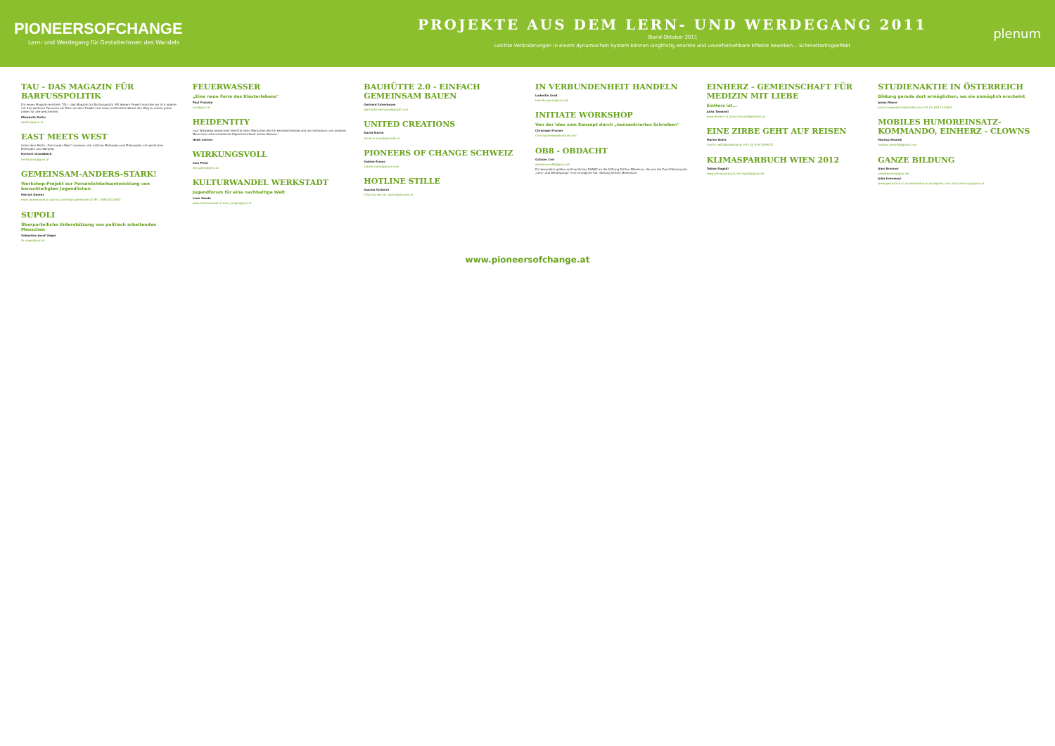PIONEERSOFCHANGE
Lern- und Werdegang für GestalterInnen des Wandels
PROJEKTE AUS DEM LERN- UND WERDEGANG 2011
Stand Oktober 2011
Leichte Veränderungen in einem dynamischen System können langfristig enorme und unvorhersehbare Effekte bewirken... Schmetterlingseffekt
plenum
TAU - DAS MAGAZIN FÜR BARFUSSPOLITIK
Ein neues Magazin entsteht: TAU – das Magazin für Barfusspolitik. Mit diesem Projekt möchten wir (ich arbeite mit drei weiteren Personen als Team an dem Projekt) auf neue, kraftvollere Weise den Weg zu einem guten Leben für alle beschreiten.
Elisabeth Koller
ekoller@gmx.at
EAST MEETS WEST
Unter dem Motto „East meets West" vereinen sich östliche Methoden und Philosophie mit westlichen Methoden und Weltbild.
Herbert Grundböck
herbspices@gmx.at
GEMEINSAM-ANDERS-STARK!
Workshop-Projekt zur Persönlichkeitsentwicklung von benachteiligten Jugendlichen
Patrick Danter
www.sapereaude.at patrick.danter@sapereaude.at Tel.: 0650/3224657
SUPOLI
Überparteiliche Unterstützung von politisch arbeitenden Menschen
Sebastian Josef Unger
tb.unger@aon.at
FEUERWASSER
„Eine neue Form des Klosterlebens"
Paul Franzke
ovo@gmx.at
HEIDENTITY
Laut Wikipedia bezeichnet Identität beim Menschen die ihn kennzeichnende und als Individuum von anderen Menschen unterscheidende Eigentümlichkeit seines Wesens.
Heidi Leitner
WIRKUNGSVOLL
Ines Petzl
ines.petzl@gmx.at
KULTURWANDEL WERKSTADT
Jugendforum für eine nachhaltige Welt
Leon Soede
www.kulturwandel.at leon_indigo@gmx.at
BAUHÜTTE 2.0 - EINFACH GEMEINSAM BAUEN
Gerhard Scherbaum
gerhardscherbaum@gmail.com
UNITED CREATIONS
David Marek
david.m.marek@chello.at
PIONEERS OF CHANGE SCHWEIZ
Sabine Ruoss
sabine.ruoss@gmail.com
HOTLINE STILLE
Sascha Tscherni
http://so-sein.at sascha@so-sein.at
IN VERBUNDENHEIT HANDELN
Ludmilla Groß
ludmilla.gross@gmx.de
INITIATE WORKSHOP
Von der Idee zum Konzept durch „konzentriertes Schreiben"
Christoph Fischer
christophhelge@hotmail.com
OB8 - OBDACHT
Gülsüm Ceri
desdemona85@gmx.net
Ein besonders großes und herzliches DANKE an die Stiftung Drittes Millenium, die uns die Durchführung des „Lern- und Werdegangs" erst ermöglicht hat. Stiftung Drittes Millennium
EINHERZ - GEMEINSCHAFT FÜR MEDIZIN MIT LIEBE
EinHerz ist...
Jutta Tomandl
www.einherz.at jutta.tomandl@einherz.at
EINE ZIRBE GEHT AUF REISEN
Martin Neitz
martin.neitz@slowflow.at +43 (0) 676 5299072
KLIMASPARBUCH WIEN 2012
Tobias Rogalli
www.klimasparbuch.net rogalli@gmx.net
STUDIENAKTIE IN ÖSTERREICH
Bildung gerade dort ermöglichen, wo sie unmöglich erscheint
Jonas Meyer
jonas.meyer@studienaktie.org +43 (0) 680 1151601
MOBILES HUMOREINSATZ-KOMMANDO, EINHERZ - CLOWNS
Markus Meznik
markus.meznik@gmail.com
GANZE BILDUNG
Alex Brenner
alexbrenner@gmx.net
Julia Krenmayr
www.gestactive.co.at werkzeitraum.wordpress.com julia.krenmayr@gmx.at
www.pioneersofchange.at